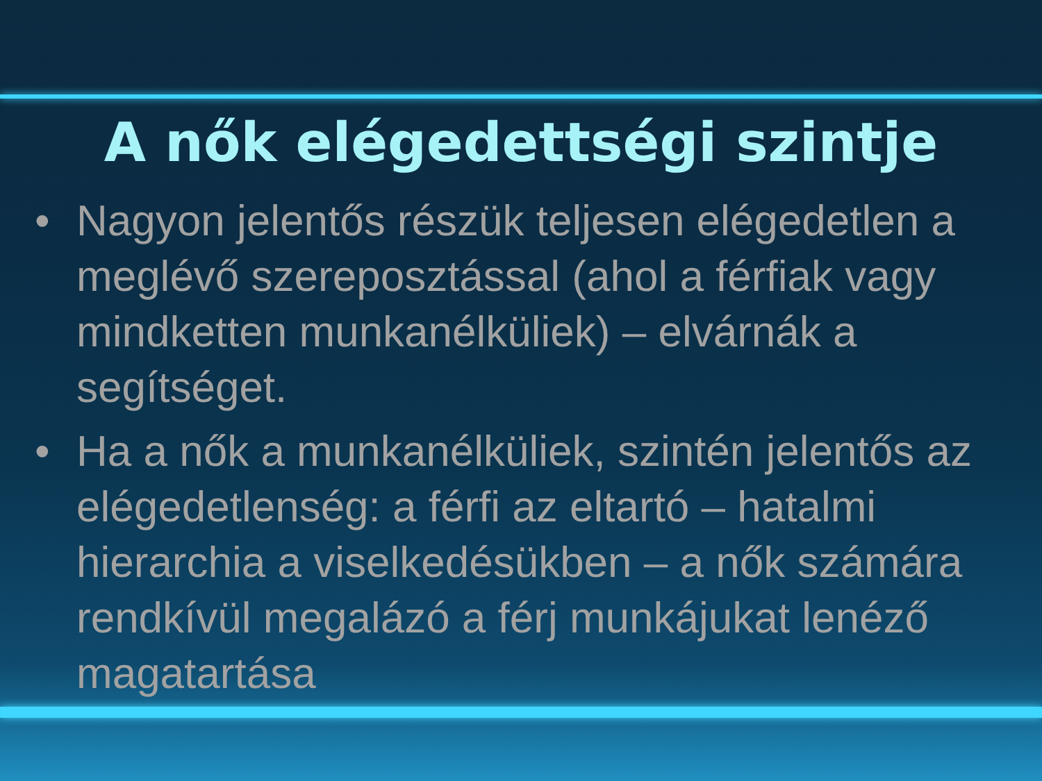A nők elégedettségi szintje
• Nagyon jelentős részük teljesen elégedetlen a meglévő szereposztással (ahol a férfiak vagy mindketten munkanélküliek) – elvárnák a segítséget.
• Ha a nők a munkanélküliek, szintén jelentős az elégedetlenség: a férfi az eltartó – hatalmi hierarchia a viselkedésükben – a nők számára rendkívül megalázó a férj munkájukat lenéző magatartása